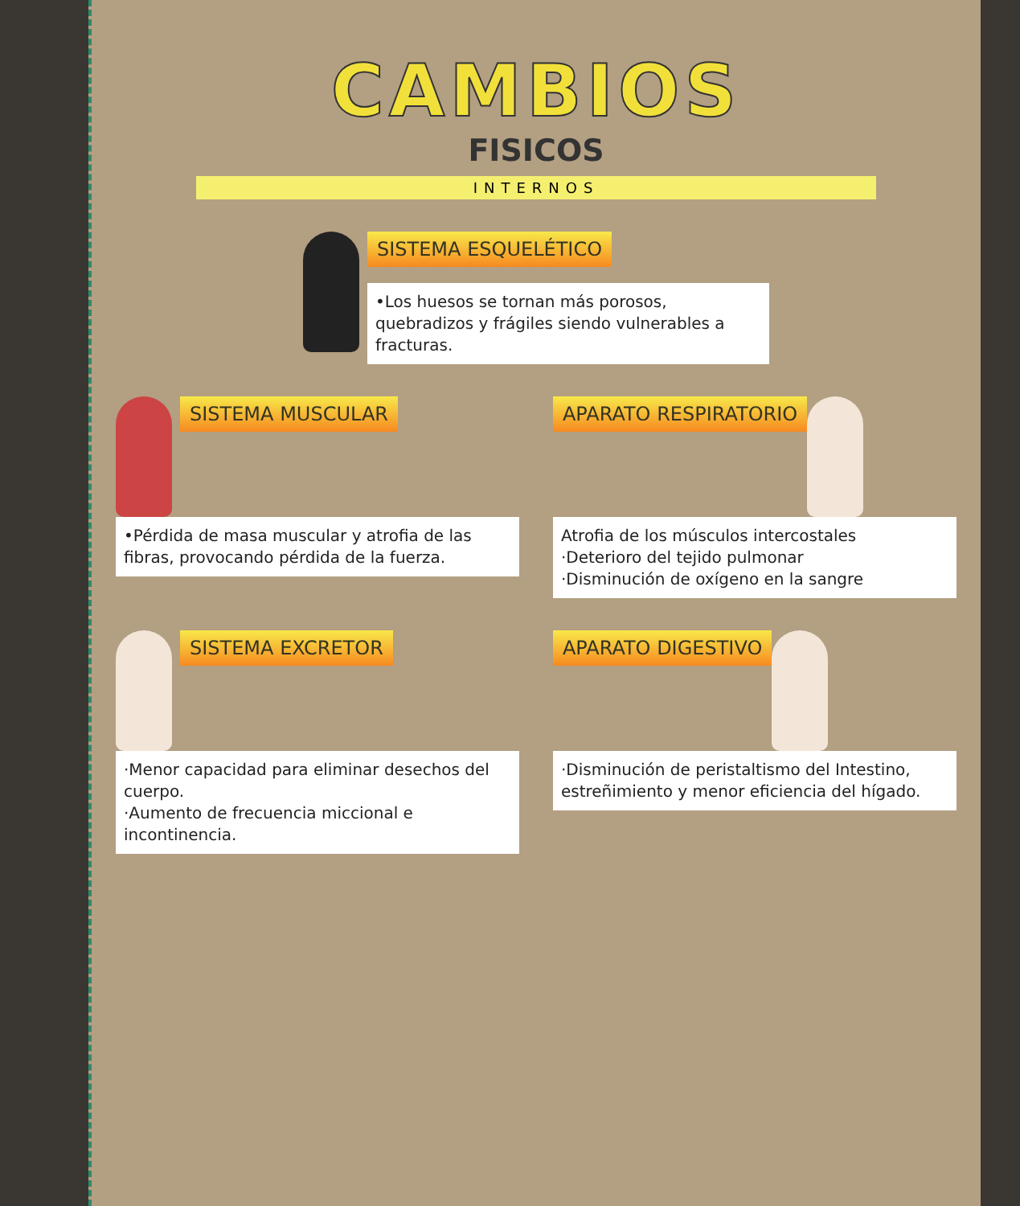CAMBIOS
FISICOS
INTERNOS
SISTEMA ESQUELÉTICO
•Los huesos se tornan más porosos, quebradizos y frágiles siendo vulnerables a fracturas.
SISTEMA MUSCULAR
•Pérdida de masa muscular y atrofia de las fibras, provocando pérdida de la fuerza.
APARATO RESPIRATORIO
Atrofia de los músculos intercostales
·Deterioro del tejido pulmonar
·Disminución de oxígeno en la sangre
SISTEMA EXCRETOR
·Menor capacidad para eliminar desechos del cuerpo.
·Aumento de frecuencia miccional e incontinencia.
APARATO DIGESTIVO
·Disminución de peristaltismo del Intestino, estreñimiento y menor eficiencia del hígado.